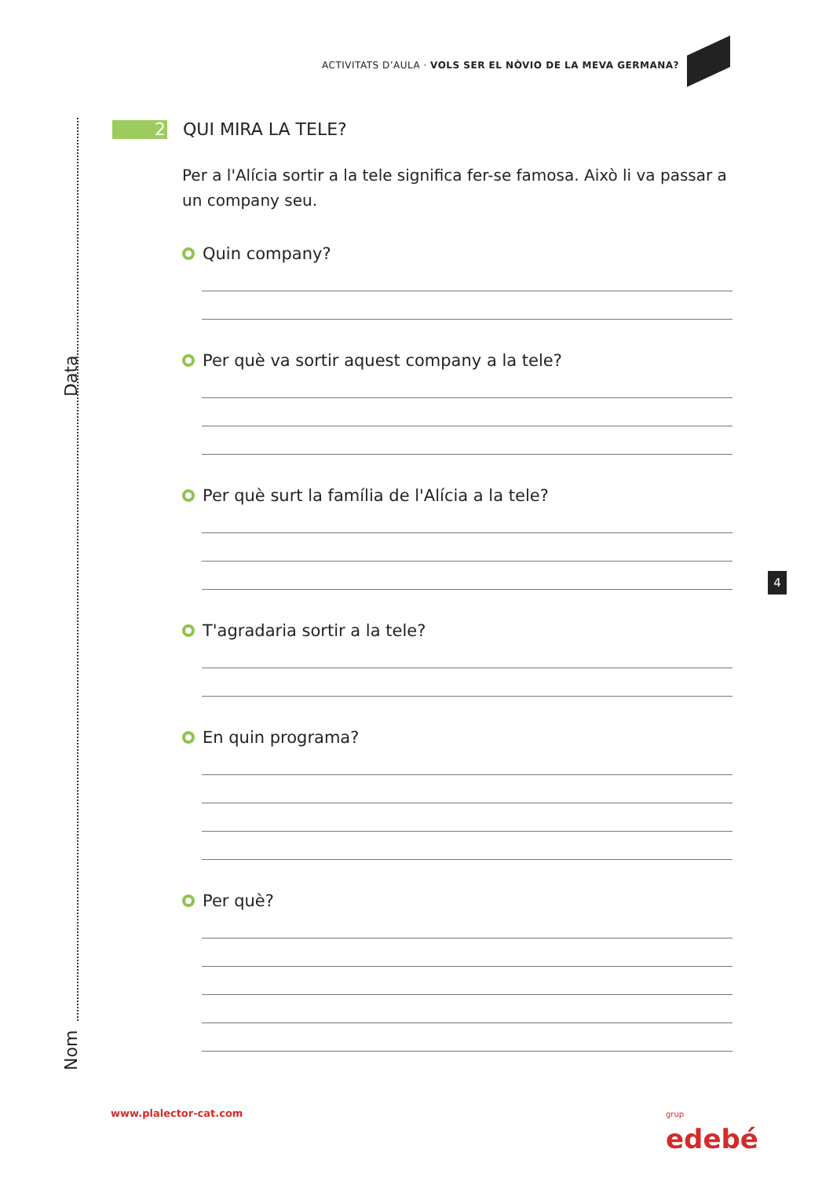Data
Nom
ACTIVITATS D’AULA · VOLS SER EL NÒVIO DE LA MEVA GERMANA?
2 QUI MIRA LA TELE?
Per a l'Alícia sortir a la tele significa fer-se famosa. Això li va passar a un company seu.
Quin company?
Per què va sortir aquest company a la tele?
Per què surt la família de l'Alícia a la tele?
T'agradaria sortir a la tele?
En quin programa?
Per què?
4
www.plalector-cat.com
grup
edebé